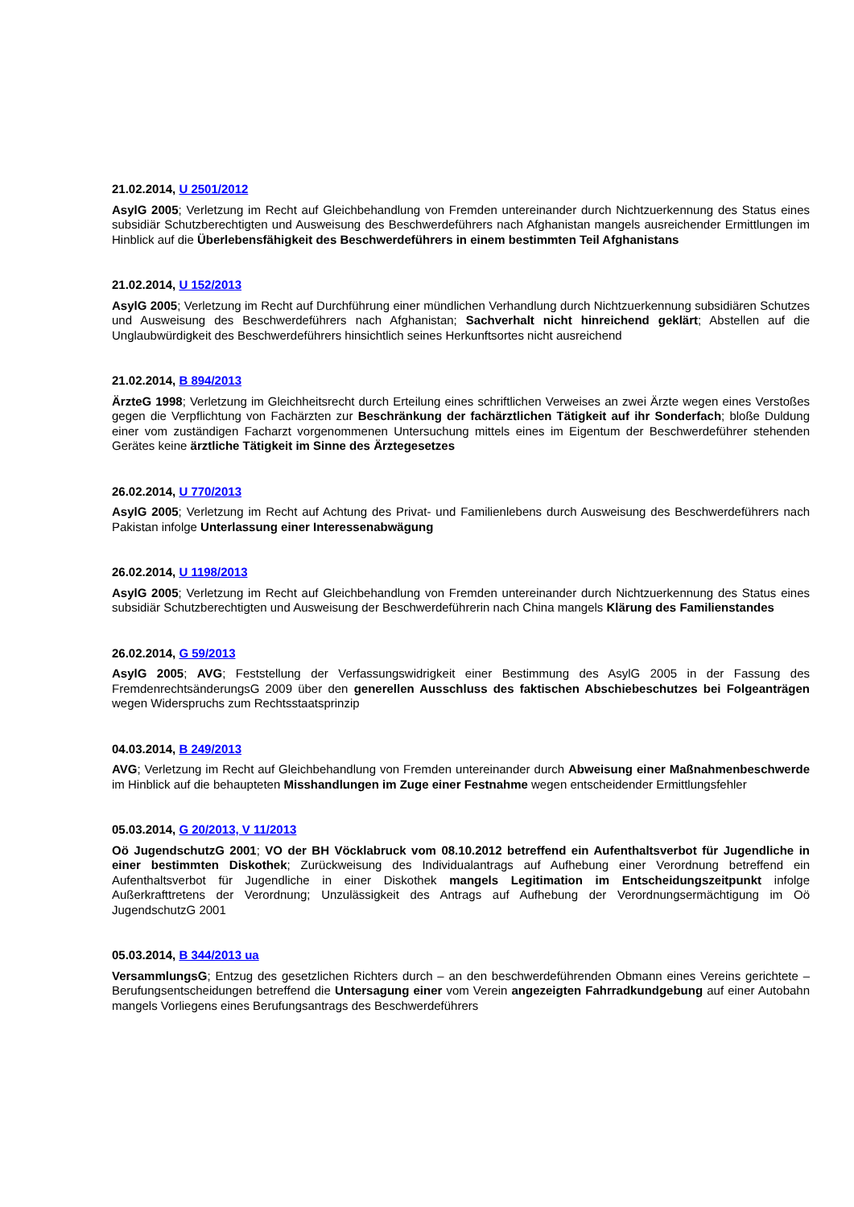21.02.2014, U 2501/2012
AsylG 2005; Verletzung im Recht auf Gleichbehandlung von Fremden untereinander durch Nichtzuerkennung des Status eines subsidiär Schutzberechtigten und Ausweisung des Beschwerdeführers nach Afghanistan mangels ausreichender Ermittlungen im Hinblick auf die Überlebensfähigkeit des Beschwerdeführers in einem bestimmten Teil Afghanistans
21.02.2014, U 152/2013
AsylG 2005; Verletzung im Recht auf Durchführung einer mündlichen Verhandlung durch Nichtzuerkennung subsidiären Schutzes und Ausweisung des Beschwerdeführers nach Afghanistan; Sachverhalt nicht hinreichend geklärt; Abstellen auf die Unglaubwürdigkeit des Beschwerdeführers hinsichtlich seines Herkunftsortes nicht ausreichend
21.02.2014, B 894/2013
ÄrzteG 1998; Verletzung im Gleichheitsrecht durch Erteilung eines schriftlichen Verweises an zwei Ärzte wegen eines Verstoßes gegen die Verpflichtung von Fachärzten zur Beschränkung der fachärztlichen Tätigkeit auf ihr Sonderfach; bloße Duldung einer vom zuständigen Facharzt vorgenommenen Untersuchung mittels eines im Eigentum der Beschwerdeführer stehenden Gerätes keine ärztliche Tätigkeit im Sinne des Ärztegesetzes
26.02.2014, U 770/2013
AsylG 2005; Verletzung im Recht auf Achtung des Privat- und Familienlebens durch Ausweisung des Beschwerdeführers nach Pakistan infolge Unterlassung einer Interessenabwägung
26.02.2014, U 1198/2013
AsylG 2005; Verletzung im Recht auf Gleichbehandlung von Fremden untereinander durch Nichtzuerkennung des Status eines subsidiär Schutzberechtigten und Ausweisung der Beschwerdeführerin nach China mangels Klärung des Familienstandes
26.02.2014, G 59/2013
AsylG 2005; AVG; Feststellung der Verfassungswidrigkeit einer Bestimmung des AsylG 2005 in der Fassung des FremdenrechtsänderungsG 2009 über den generellen Ausschluss des faktischen Abschiebeschutzes bei Folgeanträgen wegen Widerspruchs zum Rechtsstaatsprinzip
04.03.2014, B 249/2013
AVG; Verletzung im Recht auf Gleichbehandlung von Fremden untereinander durch Abweisung einer Maßnahmenbeschwerde im Hinblick auf die behaupteten Misshandlungen im Zuge einer Festnahme wegen entscheidender Ermittlungsfehler
05.03.2014, G 20/2013, V 11/2013
Oö JugendschutzG 2001; VO der BH Vöcklabruck vom 08.10.2012 betreffend ein Aufenthaltsverbot für Jugendliche in einer bestimmten Diskothek; Zurückweisung des Individualantrags auf Aufhebung einer Verordnung betreffend ein Aufenthaltsverbot für Jugendliche in einer Diskothek mangels Legitimation im Entscheidungszeitpunkt infolge Außerkrafttretens der Verordnung; Unzulässigkeit des Antrags auf Aufhebung der Verordnungsermächtigung im Oö JugendschutzG 2001
05.03.2014, B 344/2013 ua
VersammlungsG; Entzug des gesetzlichen Richters durch – an den beschwerdeführenden Obmann eines Vereins gerichtete – Berufungsentscheidungen betreffend die Untersagung einer vom Verein angezeigten Fahrradkundgebung auf einer Autobahn mangels Vorliegens eines Berufungsantrags des Beschwerdeführers